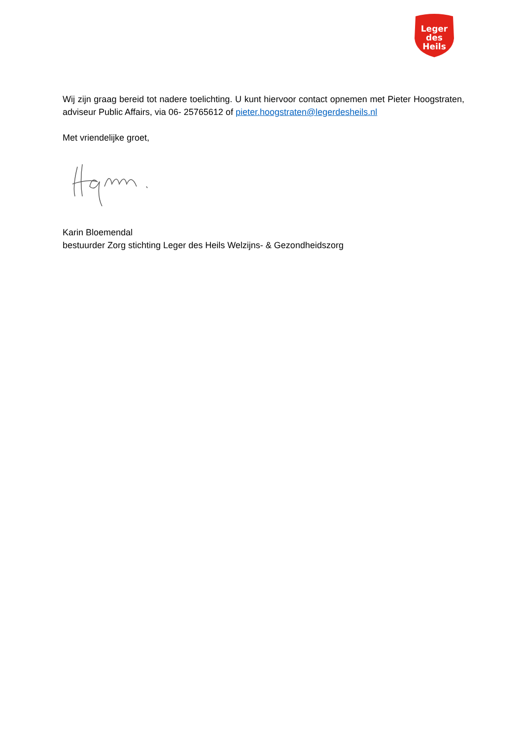Leger
des
Heils
Wij zijn graag bereid tot nadere toelichting. U kunt hiervoor contact opnemen met Pieter Hoogstraten, adviseur Public Affairs, via 06- 25765612 of pieter.hoogstraten@legerdesheils.nl
Met vriendelijke groet,
Karin Bloemendal
bestuurder Zorg stichting Leger des Heils Welzijns- & Gezondheidszorg